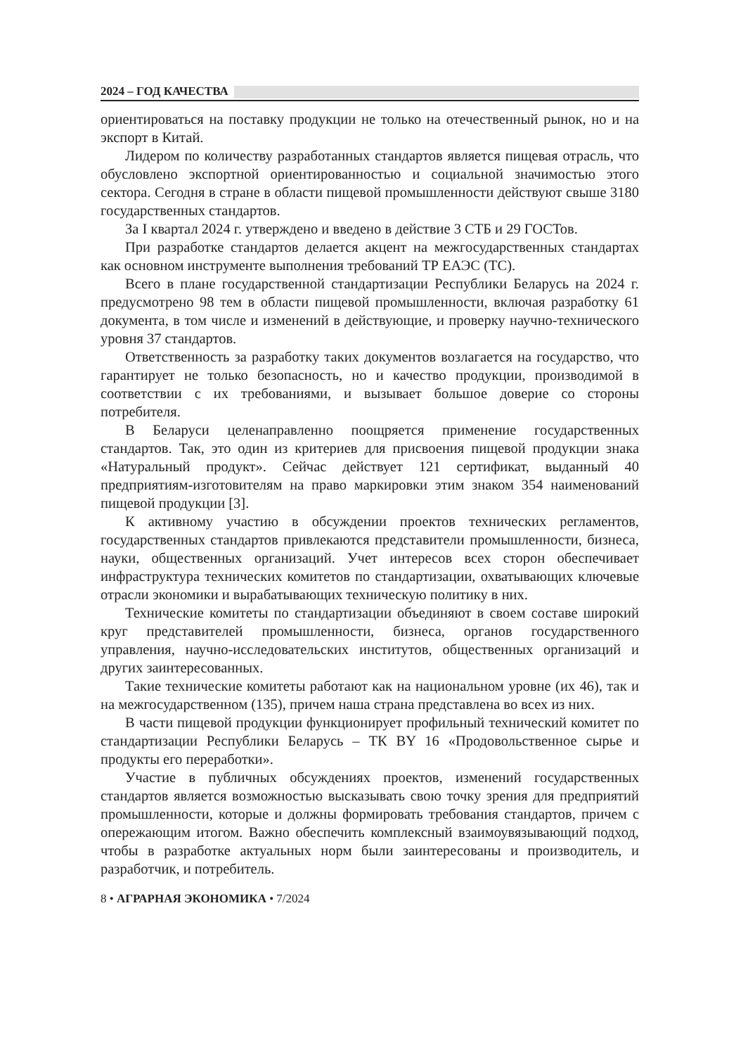2024 – ГОД КАЧЕСТВА
ориентироваться на поставку продукции не только на отечественный рынок, но и на экспорт в Китай.
Лидером по количеству разработанных стандартов является пищевая отрасль, что обусловлено экспортной ориентированностью и социальной значимостью этого сектора. Сегодня в стране в области пищевой промышленности действуют свыше 3180 государственных стандартов.
За I квартал 2024 г. утверждено и введено в действие 3 СТБ и 29 ГОСТов.
При разработке стандартов делается акцент на межгосударственных стандартах как основном инструменте выполнения требований ТР ЕАЭС (ТС).
Всего в плане государственной стандартизации Республики Беларусь на 2024 г. предусмотрено 98 тем в области пищевой промышленности, включая разработку 61 документа, в том числе и изменений в действующие, и проверку научно-технического уровня 37 стандартов.
Ответственность за разработку таких документов возлагается на государство, что гарантирует не только безопасность, но и качество продукции, производимой в соответствии с их требованиями, и вызывает большое доверие со стороны потребителя.
В Беларуси целенаправленно поощряется применение государственных стандартов. Так, это один из критериев для присвоения пищевой продукции знака «Натуральный продукт». Сейчас действует 121 сертификат, выданный 40 предприятиям-изготовителям на право маркировки этим знаком 354 наименований пищевой продукции [3].
К активному участию в обсуждении проектов технических регламентов, государственных стандартов привлекаются представители промышленности, бизнеса, науки, общественных организаций. Учет интересов всех сторон обеспечивает инфраструктура технических комитетов по стандартизации, охватывающих ключевые отрасли экономики и вырабатывающих техническую политику в них.
Технические комитеты по стандартизации объединяют в своем составе широкий круг представителей промышленности, бизнеса, органов государственного управления, научно-исследовательских институтов, общественных организаций и других заинтересованных.
Такие технические комитеты работают как на национальном уровне (их 46), так и на межгосударственном (135), причем наша страна представлена во всех из них.
В части пищевой продукции функционирует профильный технический комитет по стандартизации Республики Беларусь – ТК BY 16 «Продовольственное сырье и продукты его переработки».
Участие в публичных обсуждениях проектов, изменений государственных стандартов является возможностью высказывать свою точку зрения для предприятий промышленности, которые и должны формировать требования стандартов, причем с опережающим итогом. Важно обеспечить комплексный взаимоувязывающий подход, чтобы в разработке актуальных норм были заинтересованы и производитель, и разработчик, и потребитель.
8 • АГРАРНАЯ ЭКОНОМИКА • 7/2024